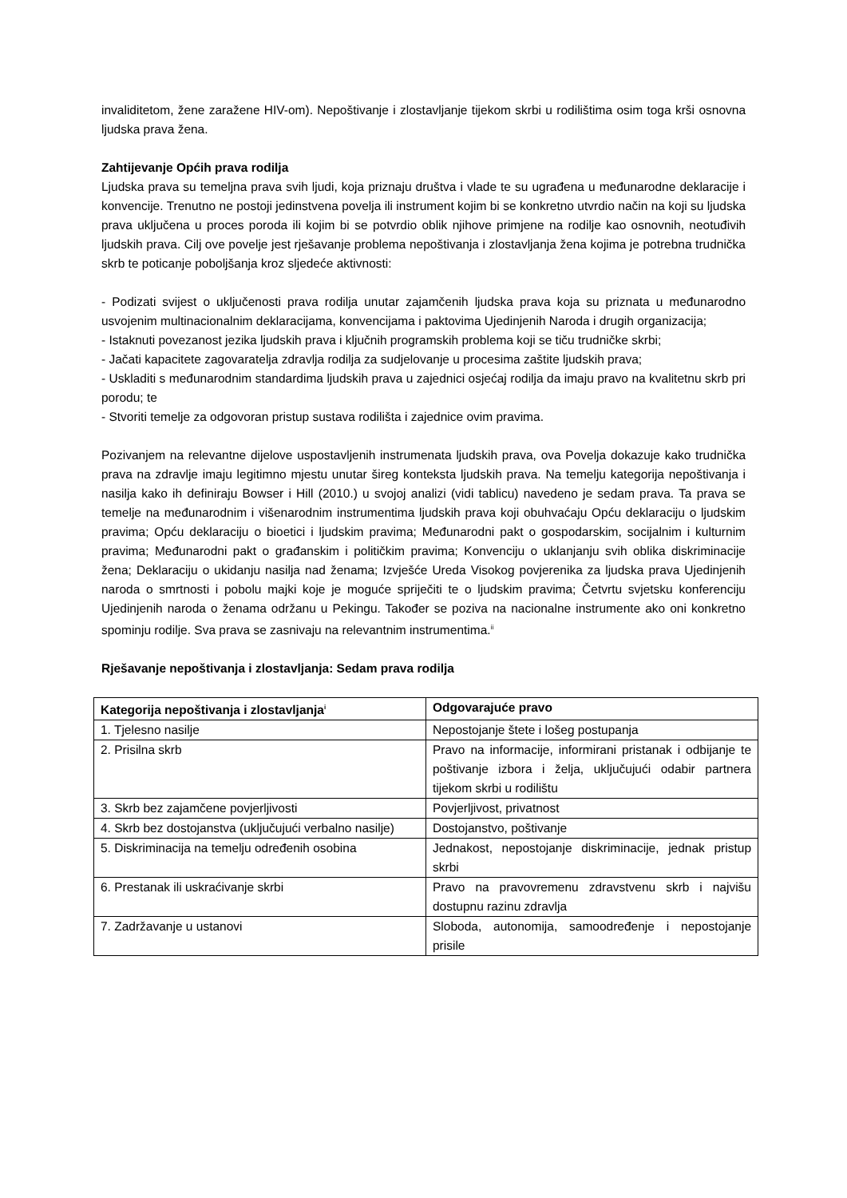invaliditetom, žene zaražene HIV-om). Nepoštivanje i zlostavljanje tijekom skrbi u rodilištima osim toga krši osnovna ljudska prava žena.
Zahtijevanje Općih prava rodilja
Ljudska prava su temeljna prava svih ljudi, koja priznaju društva i vlade te su ugrađena u međunarodne deklaracije i konvencije. Trenutno ne postoji jedinstvena povelja ili instrument kojim bi se konkretno utvrdio način na koji su ljudska prava uključena u proces poroda ili kojim bi se potvrdio oblik njihove primjene na rodilje kao osnovnih, neotuđivih ljudskih prava. Cilj ove povelje jest rješavanje problema nepoštivanja i zlostavljanja žena kojima je potrebna trudnička skrb te poticanje poboljšanja kroz sljedeće aktivnosti:
- Podizati svijest o uključenosti prava rodilja unutar zajamčenih ljudska prava koja su priznata u međunarodno usvojenim multinacionalnim deklaracijama, konvencijama i paktovima Ujedinjenih Naroda i drugih organizacija;
- Istaknuti povezanost jezika ljudskih prava i ključnih programskih problema koji se tiču trudničke skrbi;
- Jačati kapacitete zagovaratelja zdravlja rodilja za sudjelovanje u procesima zaštite ljudskih prava;
- Uskladiti s međunarodnim standardima ljudskih prava u zajednici osjećaj rodilja da imaju pravo na kvalitetnu skrb pri porodu; te
- Stvoriti temelje za odgovoran pristup sustava rodilišta i zajednice ovim pravima.
Pozivanjem na relevantne dijelove uspostavljenih instrumenata ljudskih prava, ova Povelja dokazuje kako trudnička prava na zdravlje imaju legitimno mjestu unutar šireg konteksta ljudskih prava. Na temelju kategorija nepoštivanja i nasilja kako ih definiraju Bowser i Hill (2010.) u svojoj analizi (vidi tablicu) navedeno je sedam prava. Ta prava se temelje na međunarodnim i višenarodnim instrumentima ljudskih prava koji obuhvaćaju Opću deklaraciju o ljudskim pravima; Opću deklaraciju o bioetici i ljudskim pravima; Međunarodni pakt o gospodarskim, socijalnim i kulturnim pravima; Međunarodni pakt o građanskim i političkim pravima; Konvenciju o uklanjanju svih oblika diskriminacije žena; Deklaraciju o ukidanju nasilja nad ženama; Izvješće Ureda Visokog povjerenika za ljudska prava Ujedinjenih naroda o smrtnosti i pobolu majki koje je moguće spriječiti te o ljudskim pravima; Četvrtu svjetsku konferenciju Ujedinjenih naroda o ženama održanu u Pekingu. Također se poziva na nacionalne instrumente ako oni konkretno spominju rodilje. Sva prava se zasnivaju na relevantnim instrumentima.<sup>ii</sup>
Rješavanje nepoštivanja i zlostavljanja: Sedam prava rodilja
| Kategorija nepoštivanja i zlostavljanja<sup>i</sup> | Odgovarajuće pravo |
| --- | --- |
| 1. Tjelesno nasilje | Nepostojanje štete i lošeg postupanja |
| 2. Prisilna skrb | Pravo na informacije, informirani pristanak i odbijanje te poštivanje izbora i želja, uključujući odabir partnera tijekom skrbi u rodilištu |
| 3. Skrb bez zajamčene povjerljivosti | Povjerljivost, privatnost |
| 4. Skrb bez dostojanstva (uključujući verbalno nasilje) | Dostojanstvo, poštivanje |
| 5. Diskriminacija na temelju određenih osobina | Jednakost, nepostojanje diskriminacije, jednak pristup skrbi |
| 6. Prestanak ili uskraćivanje skrbi | Pravo na pravovremenu zdravstvenu skrb i najvišu dostupnu razinu zdravlja |
| 7. Zadržavanje u ustanovi | Sloboda, autonomija, samoodređenje i nepostojanje prisile |